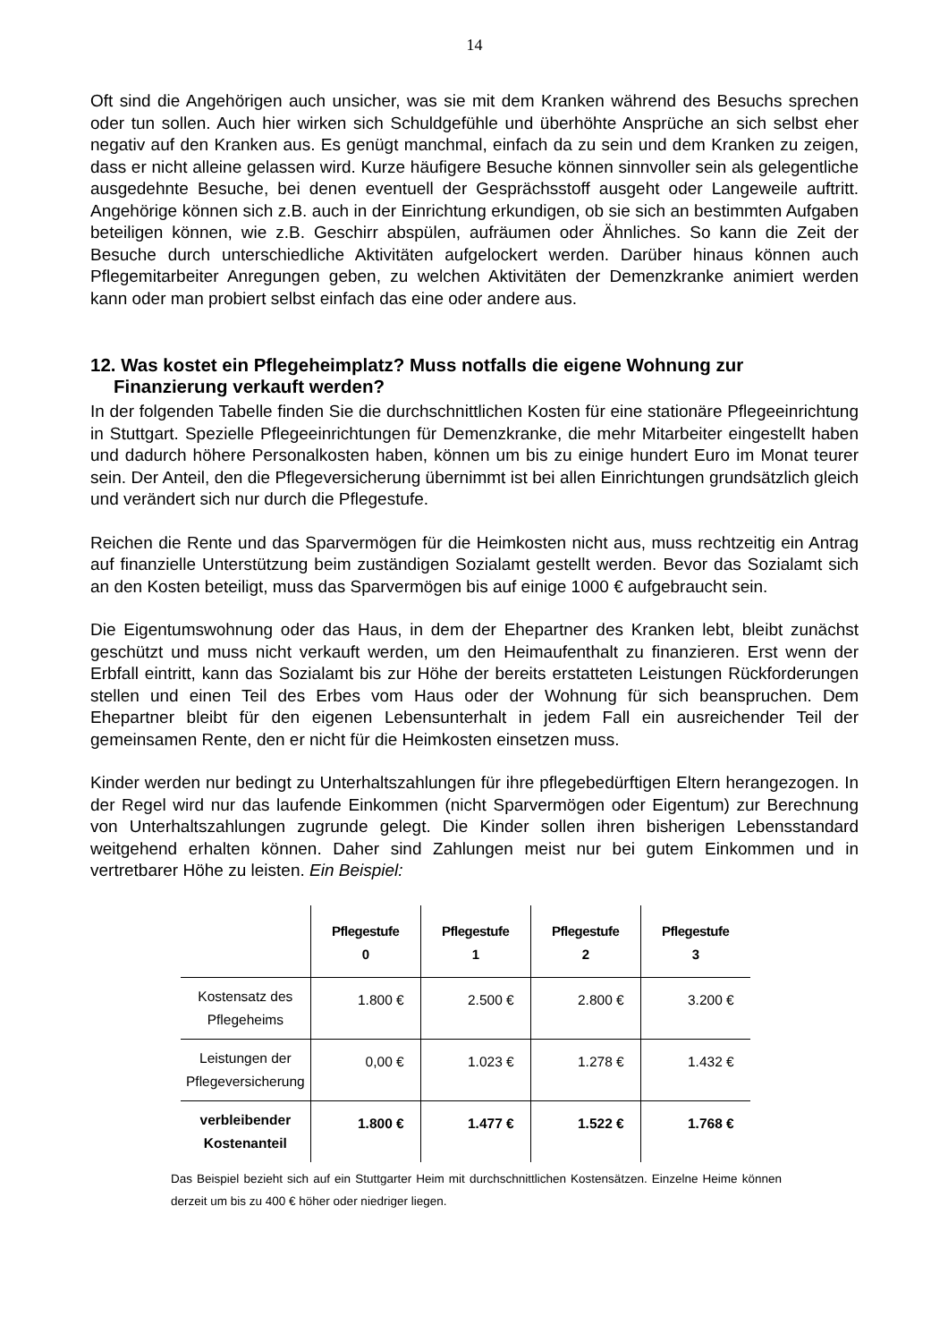14
Oft sind die Angehörigen auch unsicher, was sie mit dem Kranken während des Besuchs sprechen oder tun sollen. Auch hier wirken sich Schuldgefühle und überhöhte Ansprüche an sich selbst eher negativ auf den Kranken aus. Es genügt manchmal, einfach da zu sein und dem Kranken zu zeigen, dass er nicht alleine gelassen wird. Kurze häufigere Besuche können sinnvoller sein als gelegentliche ausgedehnte Besuche, bei denen eventuell der Gesprächsstoff ausgeht oder Langeweile auftritt. Angehörige können sich z.B. auch in der Einrichtung erkundigen, ob sie sich an bestimmten Aufgaben beteiligen können, wie z.B. Geschirr abspülen, aufräumen oder Ähnliches. So kann die Zeit der Besuche durch unterschiedliche Aktivitäten aufgelockert werden. Darüber hinaus können auch Pflegemitarbeiter Anregungen geben, zu welchen Aktivitäten der Demenzkranke animiert werden kann oder man probiert selbst einfach das eine oder andere aus.
12. Was kostet ein Pflegeheimplatz? Muss notfalls die eigene Wohnung zur Finanzierung verkauft werden?
In der folgenden Tabelle finden Sie die durchschnittlichen Kosten für eine stationäre Pflegeeinrichtung in Stuttgart. Spezielle Pflegeeinrichtungen für Demenzkranke, die mehr Mitarbeiter eingestellt haben und dadurch höhere Personalkosten haben, können um bis zu einige hundert Euro im Monat teurer sein. Der Anteil, den die Pflegeversicherung übernimmt ist bei allen Einrichtungen grundsätzlich gleich und verändert sich nur durch die Pflegestufe.
Reichen die Rente und das Sparvermögen für die Heimkosten nicht aus, muss rechtzeitig ein Antrag auf finanzielle Unterstützung beim zuständigen Sozialamt gestellt werden. Bevor das Sozialamt sich an den Kosten beteiligt, muss das Sparvermögen bis auf einige 1000 € aufgebraucht sein.
Die Eigentumswohnung oder das Haus, in dem der Ehepartner des Kranken lebt, bleibt zunächst geschützt und muss nicht verkauft werden, um den Heimaufenthalt zu finanzieren. Erst wenn der Erbfall eintritt, kann das Sozialamt bis zur Höhe der bereits erstatteten Leistungen Rückforderungen stellen und einen Teil des Erbes vom Haus oder der Wohnung für sich beanspruchen. Dem Ehepartner bleibt für den eigenen Lebensunterhalt in jedem Fall ein ausreichender Teil der gemeinsamen Rente, den er nicht für die Heimkosten einsetzen muss.
Kinder werden nur bedingt zu Unterhaltszahlungen für ihre pflegebedürftigen Eltern herangezogen. In der Regel wird nur das laufende Einkommen (nicht Sparvermögen oder Eigentum) zur Berechnung von Unterhaltszahlungen zugrunde gelegt. Die Kinder sollen ihren bisherigen Lebensstandard weitgehend erhalten können. Daher sind Zahlungen meist nur bei gutem Einkommen und in vertretbarer Höhe zu leisten. Ein Beispiel:
| | Pflegestufe 0 | Pflegestufe 1 | Pflegestufe 2 | Pflegestufe 3 |
| --- | --- | --- | --- | --- |
| Kostensatz des Pflegeheims | 1.800 € | 2.500 € | 2.800 € | 3.200 € |
| Leistungen der Pflegeversicherung | 0,00 € | 1.023 € | 1.278 € | 1.432 € |
| verbleibender Kostenanteil | 1.800 € | 1.477 € | 1.522 € | 1.768 € |
Das Beispiel bezieht sich auf ein Stuttgarter Heim mit durchschnittlichen Kostensätzen. Einzelne Heime können derzeit um bis zu 400 € höher oder niedriger liegen.